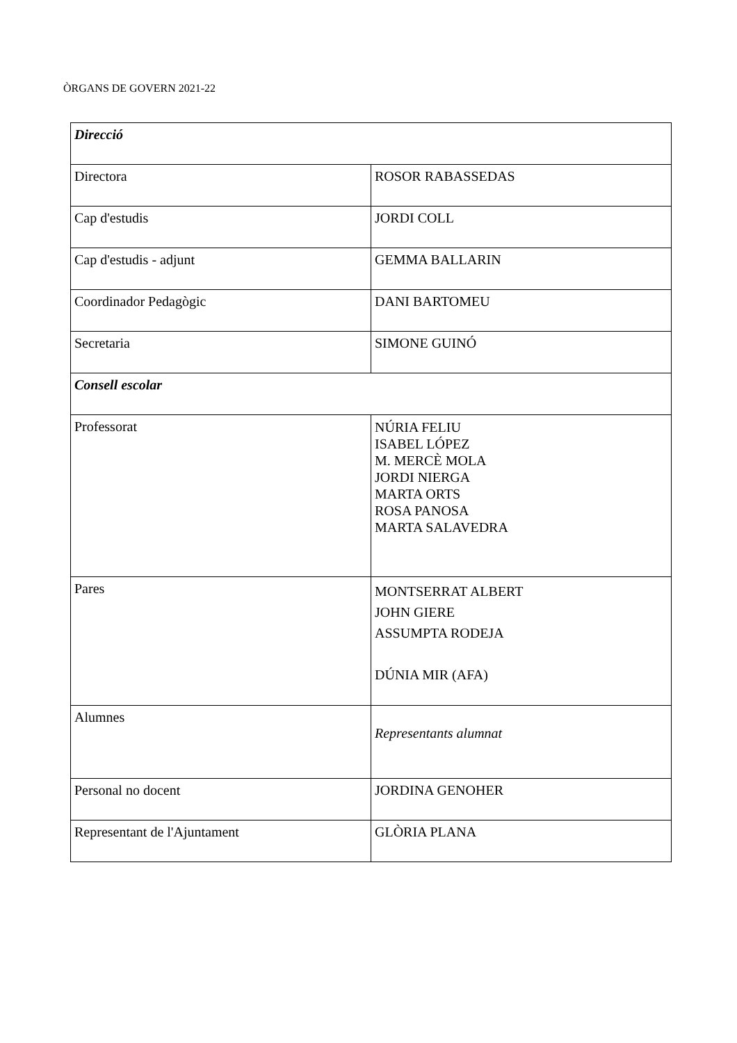ÒRGANS DE GOVERN 2021-22
| Direcció | |
| Directora | ROSOR RABASSEDAS |
| Cap d'estudis | JORDI COLL |
| Cap d'estudis - adjunt | GEMMA BALLARIN |
| Coordinador Pedagògic | DANI BARTOMEU |
| Secretaria | SIMONE GUINÓ |
| Consell escolar | |
| Professorat | NÚRIA FELIU ISABEL LÓPEZ M. MERCÈ MOLA JORDI NIERGA MARTA ORTS ROSA PANOSA MARTA SALAVEDRA |
| Pares | MONTSERRAT ALBERT JOHN GIERE ASSUMPTA RODEJA DÚNIA MIR (AFA) |
| Alumnes | Representants alumnat |
| Personal no docent | JORDINA GENOHER |
| Representant de l'Ajuntament | GLÒRIA PLANA |